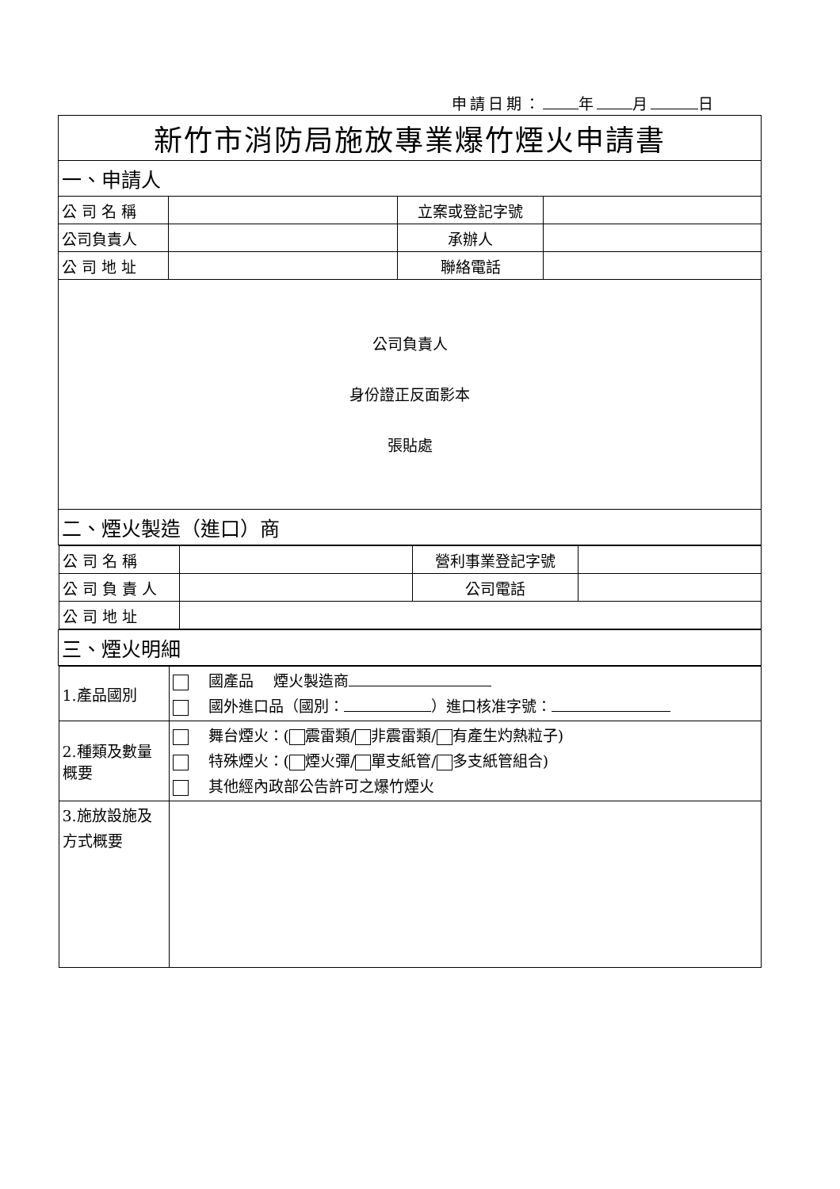申請日期： 年 月 日
| 新竹市消防局施放專業爆竹煙火申請書 | | | |
| 一、申請人 | | | |
| 公 司 名 稱 | | 立案或登記字號 | |
| 公司負責人 | | 承辦人 | |
| 公 司 地 址 | | 聯絡電話 | |
| 公司負責人 身份證正反面影本 張貼處 | | | |
| 二、煙火製造（進口）商 | | | |
| / 公 司 名 稱 / / 營利事業登記字號 / / / 公 司 負 責 人 / / 公司電話 / / / 公 司 地 址 / / / / | | | |
| 三、煙火明細 | | | |
| / 1.產品國別 / 國產品 煙火製造商 國外進口品（國別： ）進口核准字號： / / 2.種類及數量概要 / 舞台煙火：( 震雷類/ 非震雷類/ 有產生灼熱粒子) 特殊煙火：( 煙火彈/ 單支紙管/ 多支紙管組合) 其他經內政部公告許可之爆竹煙火 / / 3.施放設施及方式概要 / / | | | |